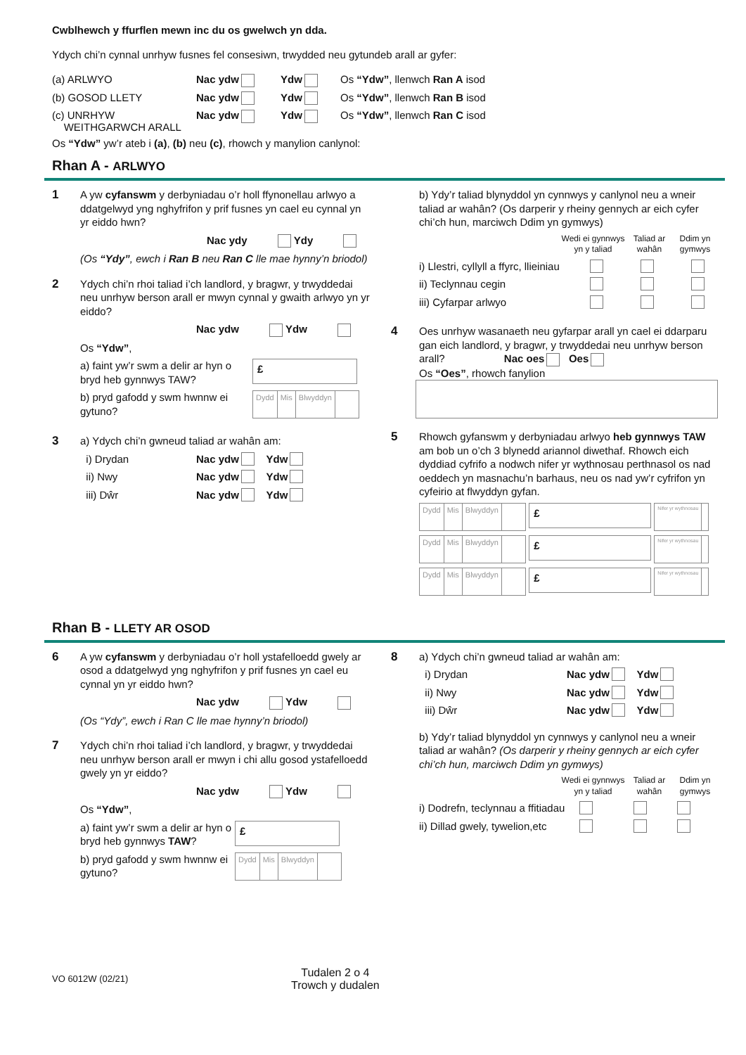Cwblhewch y ffurflen mewn inc du os gwelwch yn dda.
Ydych chi’n cynnal unrhyw fusnes fel consesiwn, trwydded neu gytundeb arall ar gyfer:
(a) ARLWYO Nac ydw Ydw Os “Ydw”, llenwch Ran A isod
(b) GOSOD LLETY Nac ydw Ydw Os “Ydw”, llenwch Ran B isod
(c) UNRHYW
WEITHGARWCH ARALL Nac ydw Ydw Os “Ydw”, llenwch Ran C isod
Os “Ydw” yw’r ateb i (a), (b) neu (c), rhowch y manylion canlynol:
Rhan A - ARLWYO
1
A yw cyfanswm y derbyniadau o’r holl ffynonellau arlwyo a ddatgelwyd yng nghyfrifon y prif fusnes yn cael eu cynnal yn yr eiddo hwn?
Nac ydy Ydy
(Os “Ydy”, ewch i Ran B neu Ran C lle mae hynny’n briodol)
2
Ydych chi’n rhoi taliad i’ch landlord, y bragwr, y trwyddedai neu unrhyw berson arall er mwyn cynnal y gwaith arlwyo yn yr eiddo?
Nac ydw Ydw
Os “Ydw”,
a) faint yw’r swm a delir ar hyn o bryd heb gynnwys TAW?
£
b) pryd gafodd y swm hwnnw ei gytuno?
Dydd Mis Blwyddyn
3
a) Ydych chi’n gwneud taliad ar wahân am:
i) Drydan Nac ydw Ydw
ii) Nwy Nac ydw Ydw
iii) Dŵr Nac ydw Ydw
b) Ydy’r taliad blynyddol yn cynnwys y canlynol neu a wneir taliad ar wahân? (Os darperir y rheiny gennych ar eich cyfer chi’ch hun, marciwch Ddim yn gymwys)
Wedi ei gynnwys yn y taliad Taliad ar wahân Ddim yn gymwys
i) Llestri, cyllyll a ffyrc, llieiniau
ii) Teclynnau cegin
iii) Cyfarpar arlwyo
4
Oes unrhyw wasanaeth neu gyfarpar arall yn cael ei ddarparu gan eich landlord, y bragwr, y trwyddedai neu unrhyw berson arall? Nac oes Oes
Os “Oes”, rhowch fanylion
5
Rhowch gyfanswm y derbyniadau arlwyo heb gynnwys TAW am bob un o’ch 3 blynedd ariannol diwethaf. Rhowch eich dyddiad cyfrifo a nodwch nifer yr wythnosau perthnasol os nad oeddech yn masnachu’n barhaus, neu os nad yw’r cyfrifon yn cyfeirio at flwyddyn gyfan.
Dydd Mis Blwyddyn
£
Nifer yr wythnosau
Dydd Mis Blwyddyn
£
Nifer yr wythnosau
Dydd Mis Blwyddyn
£
Nifer yr wythnosau
Rhan B - LLETY AR OSOD
6
A yw cyfanswm y derbyniadau o’r holl ystafelloedd gwely ar osod a ddatgelwyd yng nghyfrifon y prif fusnes yn cael eu cynnal yn yr eiddo hwn?
Nac ydw Ydw
(Os “Ydy”, ewch i Ran C lle mae hynny’n briodol)
7
Ydych chi’n rhoi taliad i’ch landlord, y bragwr, y trwyddedai neu unrhyw berson arall er mwyn i chi allu gosod ystafelloedd gwely yn yr eiddo?
Nac ydw Ydw
Os “Ydw”,
a) faint yw’r swm a delir ar hyn o bryd heb gynnwys TAW?
£
b) pryd gafodd y swm hwnnw ei gytuno?
Dydd Mis Blwyddyn
8
a) Ydych chi’n gwneud taliad ar wahân am:
i) Drydan Nac ydw Ydw
ii) Nwy Nac ydw Ydw
iii) Dŵr Nac ydw Ydw
b) Ydy’r taliad blynyddol yn cynnwys y canlynol neu a wneir taliad ar wahân? (Os darperir y rheiny gennych ar eich cyfer chi’ch hun, marciwch Ddim yn gymwys)
Wedi ei gynnwys yn y taliad Taliad ar wahân Ddim yn gymwys
i) Dodrefn, teclynnau a ffitiadau
ii) Dillad gwely, tywelion,etc
VO 6012W (02/21) Tudalen 2 o 4
Trowch y dudalen